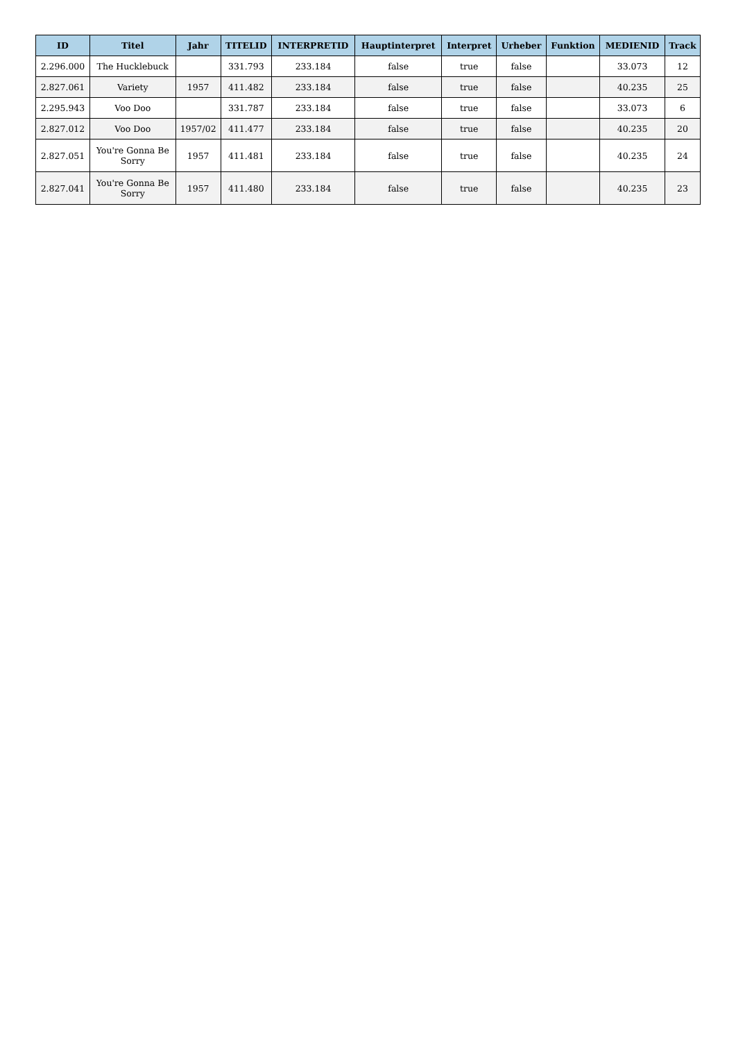| ID | Titel | Jahr | TITELID | INTERPRETID | Hauptinterpret | Interpret | Urheber | Funktion | MEDIENID | Track |
| --- | --- | --- | --- | --- | --- | --- | --- | --- | --- | --- |
| 2.296.000 | The Hucklebuck | | 331.793 | 233.184 | false | true | false | | 33.073 | 12 |
| 2.827.061 | Variety | 1957 | 411.482 | 233.184 | false | true | false | | 40.235 | 25 |
| 2.295.943 | Voo Doo | | 331.787 | 233.184 | false | true | false | | 33.073 | 6 |
| 2.827.012 | Voo Doo | 1957/02 | 411.477 | 233.184 | false | true | false | | 40.235 | 20 |
| 2.827.051 | You're Gonna Be Sorry | 1957 | 411.481 | 233.184 | false | true | false | | 40.235 | 24 |
| 2.827.041 | You're Gonna Be Sorry | 1957 | 411.480 | 233.184 | false | true | false | | 40.235 | 23 |